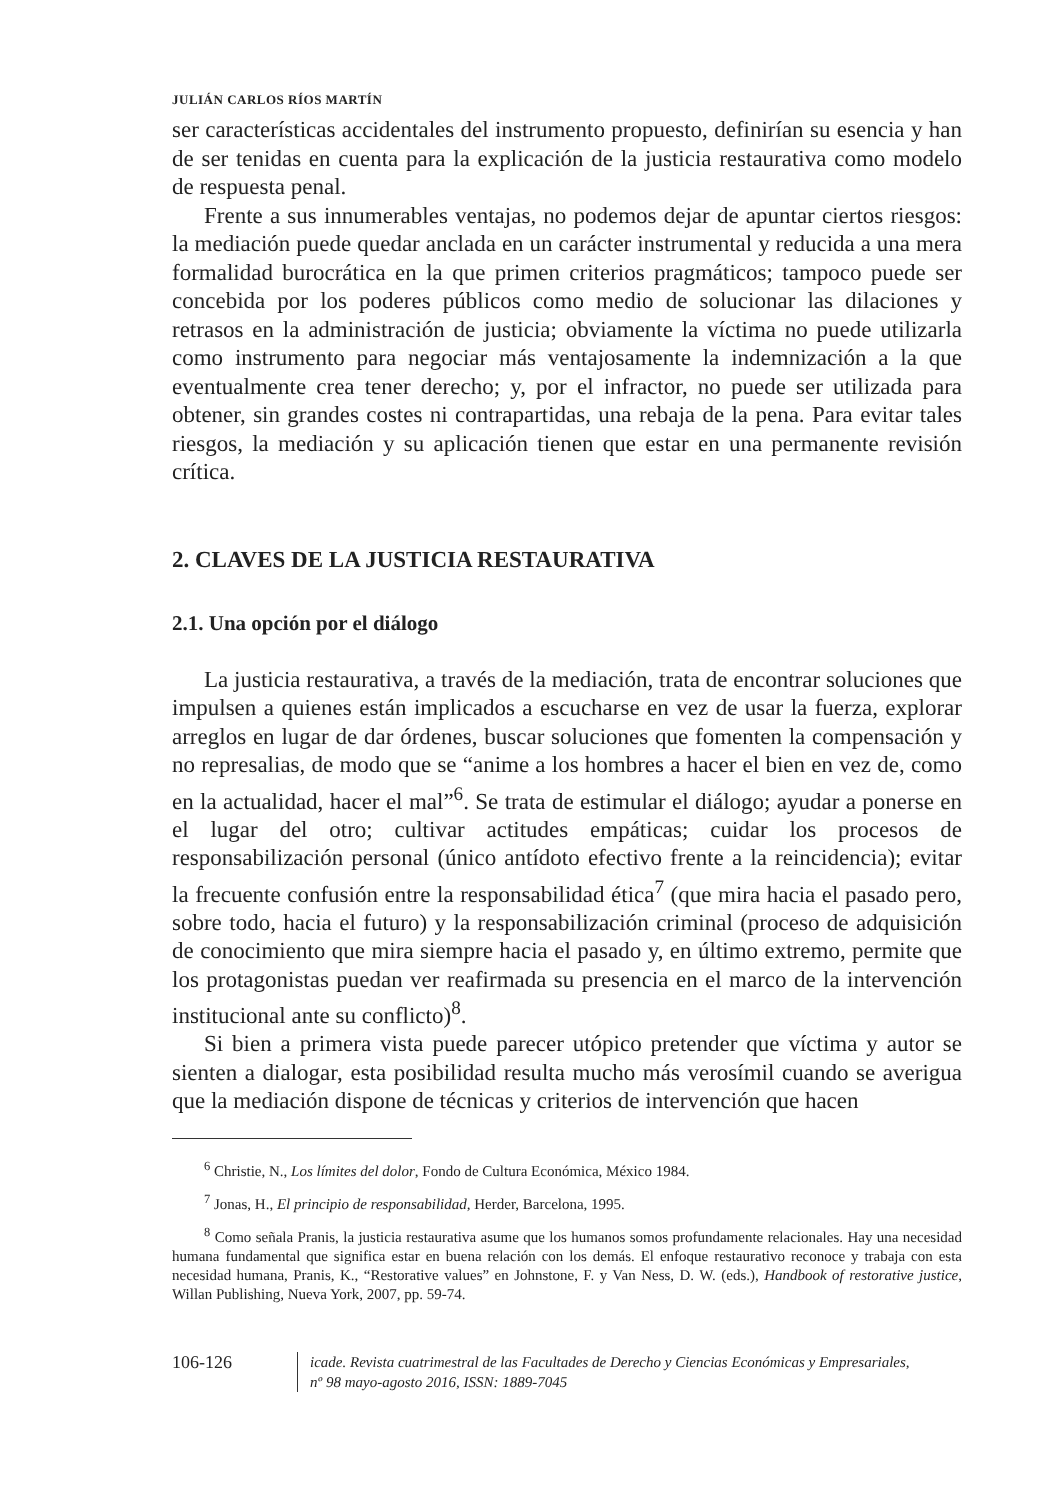JULIÁN CARLOS RÍOS MARTÍN
ser características accidentales del instrumento propuesto, definirían su esencia y han de ser tenidas en cuenta para la explicación de la justicia restaurativa como modelo de respuesta penal.
Frente a sus innumerables ventajas, no podemos dejar de apuntar ciertos riesgos: la mediación puede quedar anclada en un carácter instrumental y reducida a una mera formalidad burocrática en la que primen criterios pragmáticos; tampoco puede ser concebida por los poderes públicos como medio de solucionar las dilaciones y retrasos en la administración de justicia; obviamente la víctima no puede utilizarla como instrumento para negociar más ventajosamente la indemnización a la que eventualmente crea tener derecho; y, por el infractor, no puede ser utilizada para obtener, sin grandes costes ni contrapartidas, una rebaja de la pena. Para evitar tales riesgos, la mediación y su aplicación tienen que estar en una permanente revisión crítica.
2. CLAVES DE LA JUSTICIA RESTAURATIVA
2.1. Una opción por el diálogo
La justicia restaurativa, a través de la mediación, trata de encontrar soluciones que impulsen a quienes están implicados a escucharse en vez de usar la fuerza, explorar arreglos en lugar de dar órdenes, buscar soluciones que fomenten la compensación y no represalias, de modo que se “anime a los hombres a hacer el bien en vez de, como en la actualidad, hacer el mal”<sup>6</sup>. Se trata de estimular el diálogo; ayudar a ponerse en el lugar del otro; cultivar actitudes empáticas; cuidar los procesos de responsabilización personal (único antídoto efectivo frente a la reincidencia); evitar la frecuente confusión entre la responsabilidad ética<sup>7</sup> (que mira hacia el pasado pero, sobre todo, hacia el futuro) y la responsabilización criminal (proceso de adquisición de conocimiento que mira siempre hacia el pasado y, en último extremo, permite que los protagonistas puedan ver reafirmada su presencia en el marco de la intervención institucional ante su conflicto)<sup>8</sup>.
Si bien a primera vista puede parecer utópico pretender que víctima y autor se sienten a dialogar, esta posibilidad resulta mucho más verosímil cuando se averigua que la mediación dispone de técnicas y criterios de intervención que hacen
<sup>6</sup> Christie, N., Los límites del dolor, Fondo de Cultura Económica, México 1984.
<sup>7</sup> Jonas, H., El principio de responsabilidad, Herder, Barcelona, 1995.
<sup>8</sup> Como señala Pranis, la justicia restaurativa asume que los humanos somos profundamente relacionales. Hay una necesidad humana fundamental que significa estar en buena relación con los demás. El enfoque restaurativo reconoce y trabaja con esta necesidad humana, Pranis, K., “Restorative values” en Johnstone, F. y Van Ness, D. W. (eds.), Handbook of restorative justice, Willan Publishing, Nueva York, 2007, pp. 59-74.
106-126
icade. Revista cuatrimestral de las Facultades de Derecho y Ciencias Económicas y Empresariales,
nº 98 mayo-agosto 2016, ISSN: 1889-7045